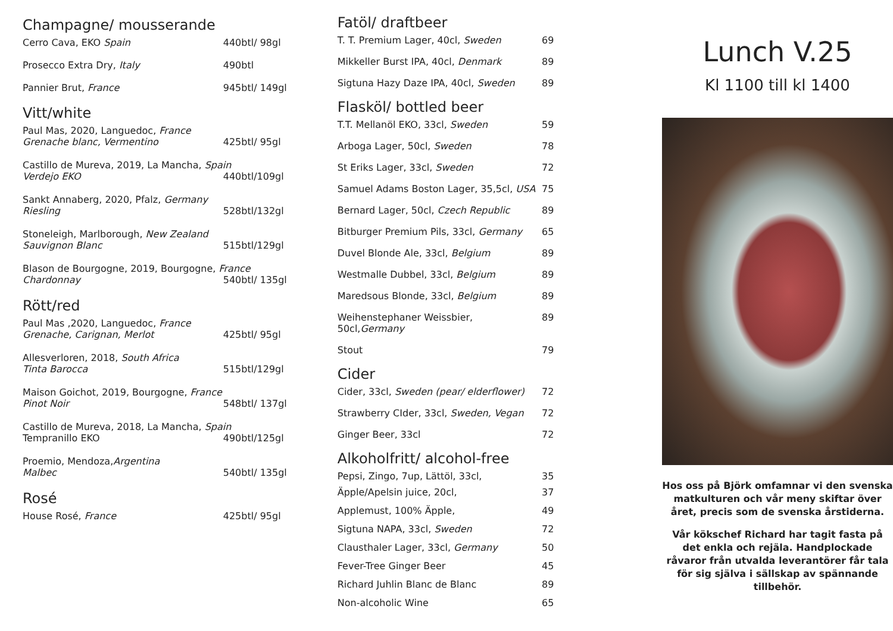Champagne/ mousserande
Cerro Cava, EKO Spain 440btl/ 98gl
Prosecco Extra Dry, Italy 490btl
Pannier Brut, France 945btl/ 149gl
Vitt/white
Paul Mas, 2020, Languedoc, France
Grenache blanc, Vermentino 425btl/ 95gl
Castillo de Mureva, 2019, La Mancha, Spain
Verdejo EKO 440btl/109gl
Sankt Annaberg, 2020, Pfalz, Germany
Riesling 528btl/132gl
Stoneleigh, Marlborough, New Zealand
Sauvignon Blanc 515btl/129gl
Blason de Bourgogne, 2019, Bourgogne, France
Chardonnay 540btl/ 135gl
Rött/red
Paul Mas ,2020, Languedoc, France
Grenache, Carignan, Merlot 425btl/ 95gl
Allesverloren, 2018, South Africa
Tinta Barocca 515btl/129gl
Maison Goichot, 2019, Bourgogne, France
Pinot Noir 548btl/ 137gl
Castillo de Mureva, 2018, La Mancha, Spain
Tempranillo EKO 490btl/125gl
Proemio, Mendoza,Argentina
Malbec 540btl/ 135gl
Rosé
House Rosé, France 425btl/ 95gl
Fatöl/ draftbeer
T. T. Premium Lager, 40cl, Sweden 69
Mikkeller Burst IPA, 40cl, Denmark 89
Sigtuna Hazy Daze IPA, 40cl, Sweden 89
Flasköl/ bottled beer
T.T. Mellanöl EKO, 33cl, Sweden 59
Arboga Lager, 50cl, Sweden 78
St Eriks Lager, 33cl, Sweden 72
Samuel Adams Boston Lager, 35,5cl, USA 75
Bernard Lager, 50cl, Czech Republic 89
Bitburger Premium Pils, 33cl, Germany 65
Duvel Blonde Ale, 33cl, Belgium 89
Westmalle Dubbel, 33cl, Belgium 89
Maredsous Blonde, 33cl, Belgium 89
Weihenstephaner Weissbier, 50cl,Germany 89
Stout 79
Cider
Cider, 33cl, Sweden (pear/ elderflower) 72
Strawberry CIder, 33cl, Sweden, Vegan 72
Ginger Beer, 33cl 72
Alkoholfritt/ alcohol-free
Pepsi, Zingo, 7up, Lättöl, 33cl, 35
Äpple/Apelsin juice, 20cl, 37
Applemust, 100% Äpple, 49
Sigtuna NAPA, 33cl, Sweden 72
Clausthaler Lager, 33cl, Germany 50
Fever-Tree Ginger Beer 45
Richard Juhlin Blanc de Blanc 89
Non-alcoholic Wine 65
Lunch V.25
Kl 1100 till kl 1400
Hos oss på Björk omfamnar vi den svenska matkulturen och vår meny skiftar över året, precis som de svenska årstiderna.
Vår kökschef Richard har tagit fasta på det enkla och rejäla. Handplockade råvaror från utvalda leverantörer får tala för sig själva i sällskap av spännande tillbehör.